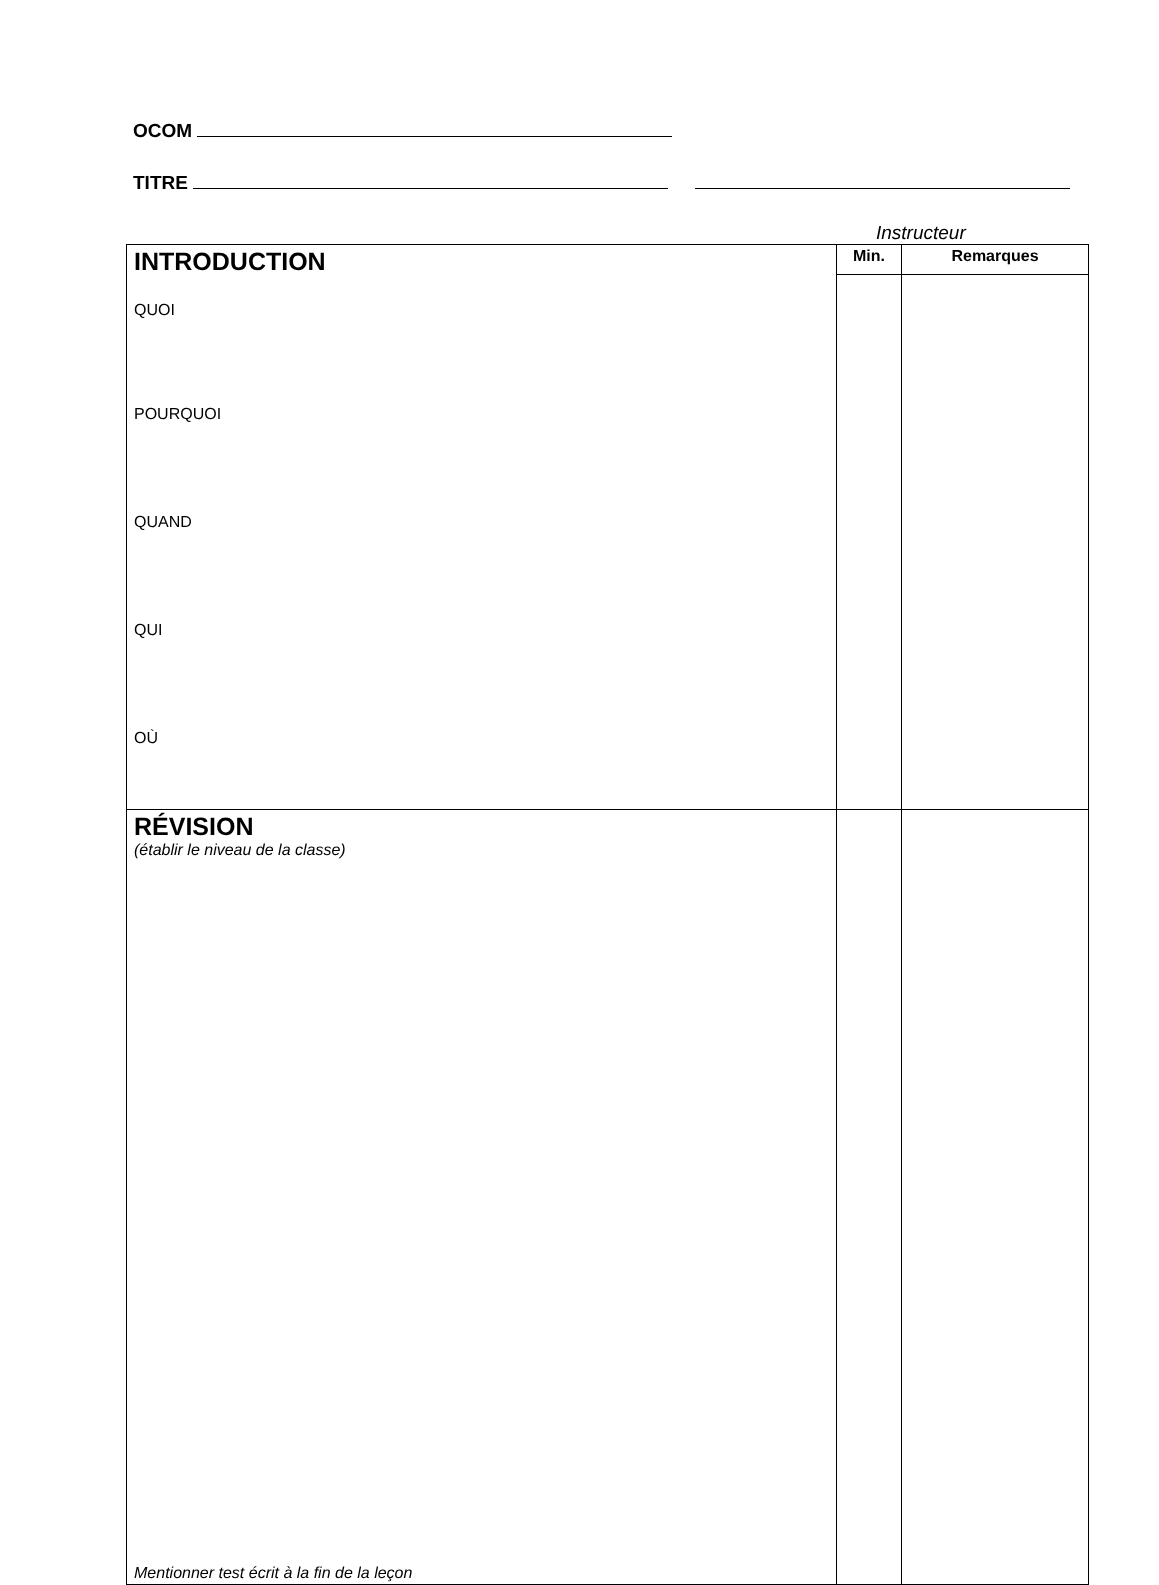OCOM
TITRE
Instructeur
| INTRODUCTION QUOI POURQUOI QUAND QUI OÙ | Min. | Remarques |
| RÉVISION (établir le niveau de la classe) Mentionner test écrit à la fin de la leçon | | |